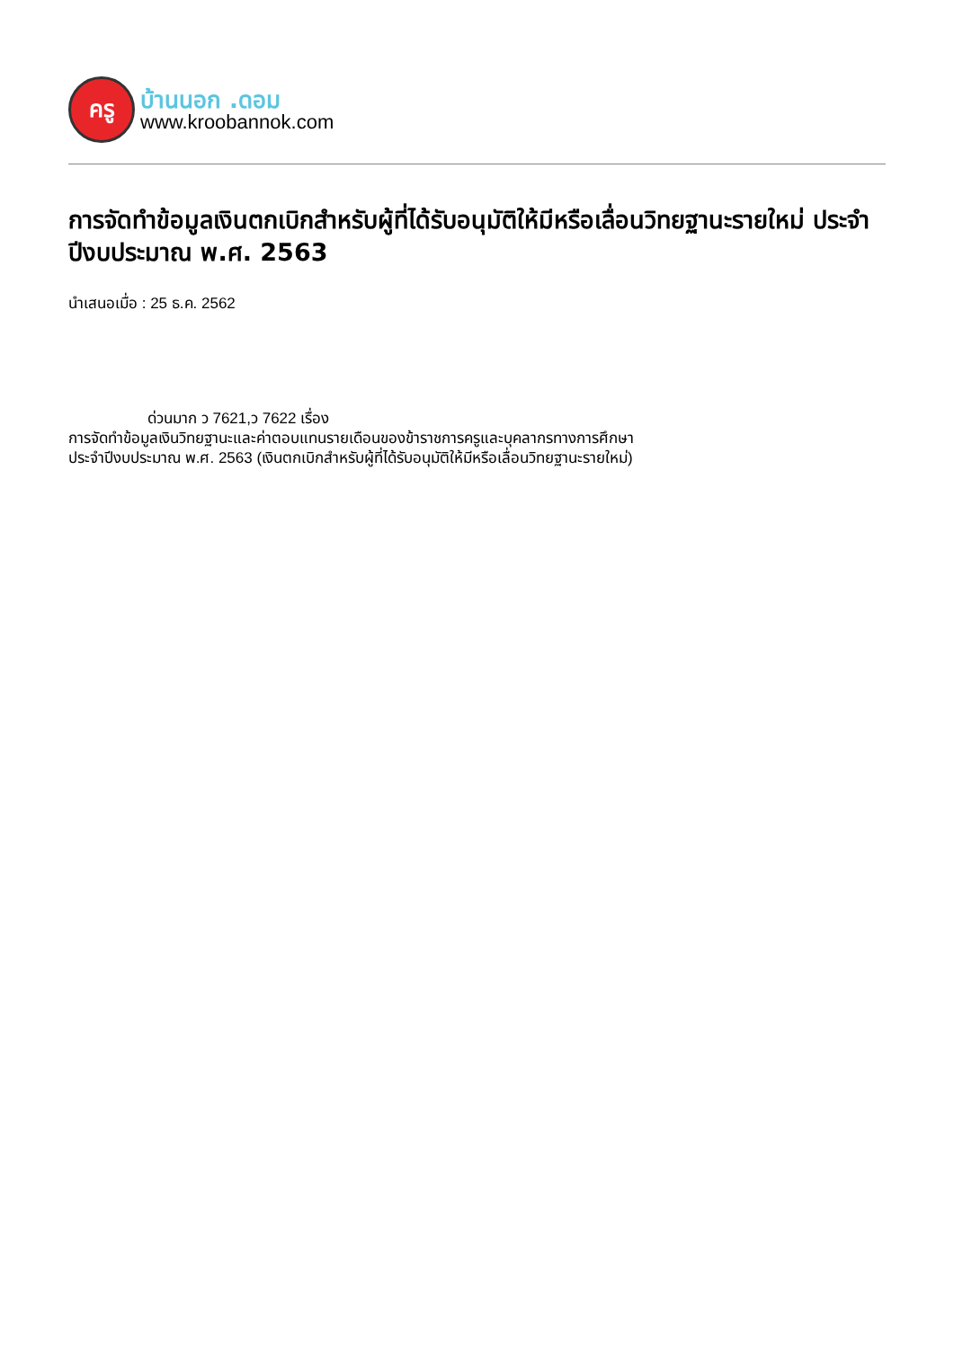ครู
บ้านนอก .ดอม
www.kroobannok.com
การจัดทำข้อมูลเงินตกเบิกสำหรับผู้ที่ได้รับอนุมัติให้มีหรือเลื่อนวิทยฐานะรายใหม่ ประจำปีงบประมาณ พ.ศ. 2563
นำเสนอเมื่อ : 25 ธ.ค. 2562
ด่วนมาก ว 7621,ว 7622 เรื่อง
การจัดทำข้อมูลเงินวิทยฐานะและค่าตอบแทนรายเดือนของข้าราชการครูและบุคลากรทางการศึกษา
ประจำปีงบประมาณ พ.ศ. 2563 (เงินตกเบิกสำหรับผู้ที่ได้รับอนุมัติให้มีหรือเลื่อนวิทยฐานะรายใหม่)